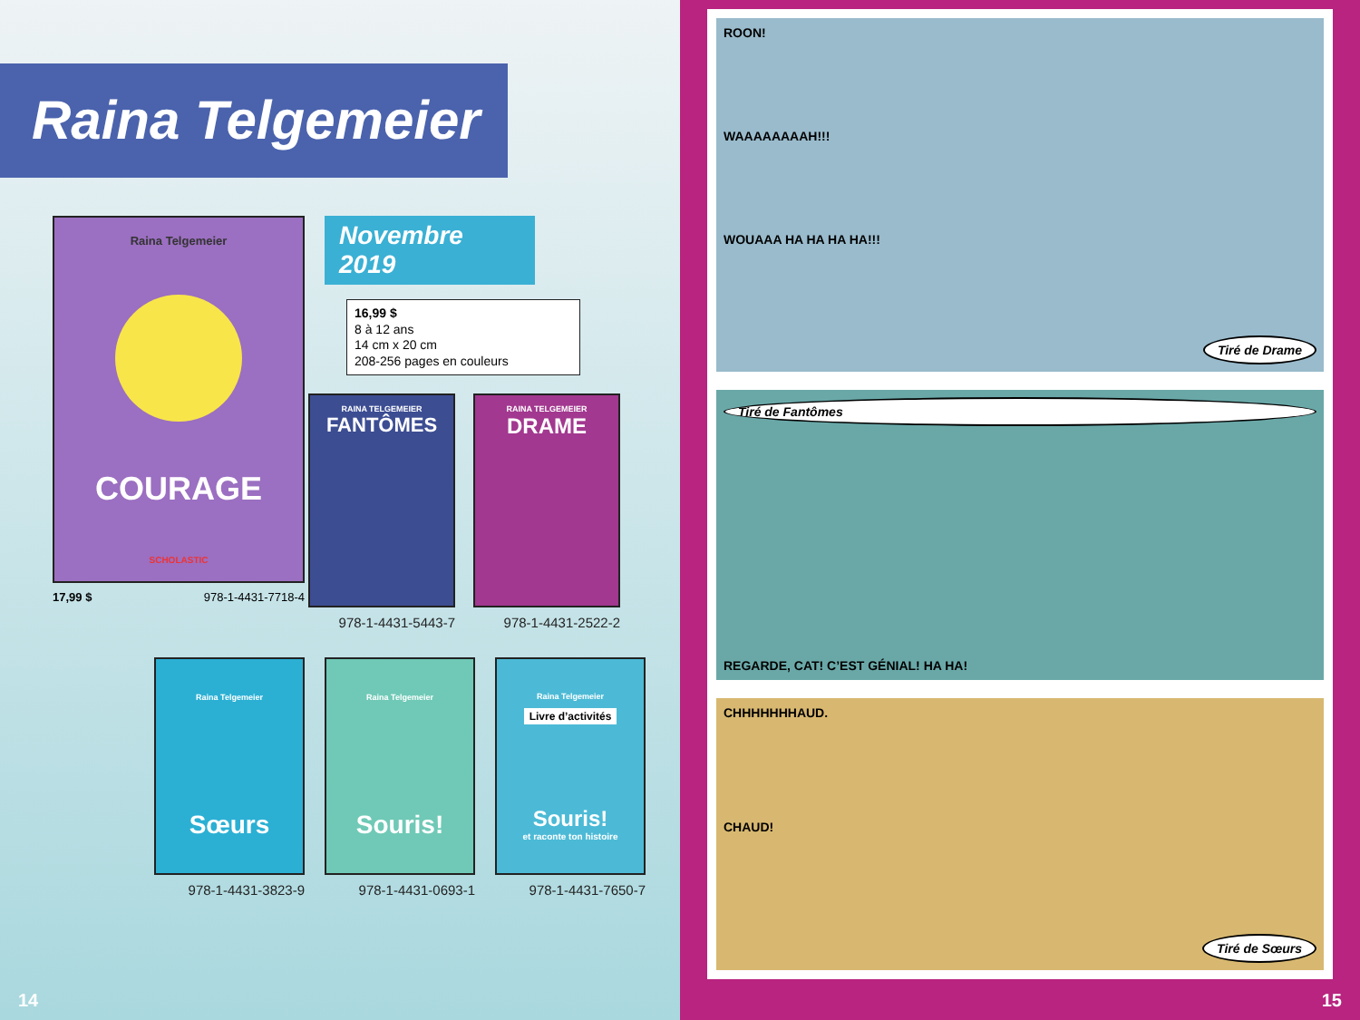Raina Telgemeier
Raina Telgemeier
COURAGE
SCHOLASTIC
17,99 $ 978-1-4431-7718-4
Novembre 2019
16,99 $
8 à 12 ans
14 cm x 20 cm
208-256 pages en couleurs
RAINA TELGEMEIER
FANTÔMES
978-1-4431-5443-7
RAINA TELGEMEIER
DRAME
978-1-4431-2522-2
Raina Telgemeier
Sœurs
978-1-4431-3823-9
Raina Telgemeier
Souris!
978-1-4431-0693-1
Raina Telgemeier
Livre d’activités
Souris!
et raconte ton histoire
978-1-4431-7650-7
14
ROON!
WAAAAAAAAH!!!
WOUAAA HA HA HA HA!!!
Tiré de Drame
Tiré de Fantômes
REGARDE, CAT! C’EST GÉNIAL! HA HA!
CHHHHHHHAUD.
CHAUD!
Tiré de Sœurs
15